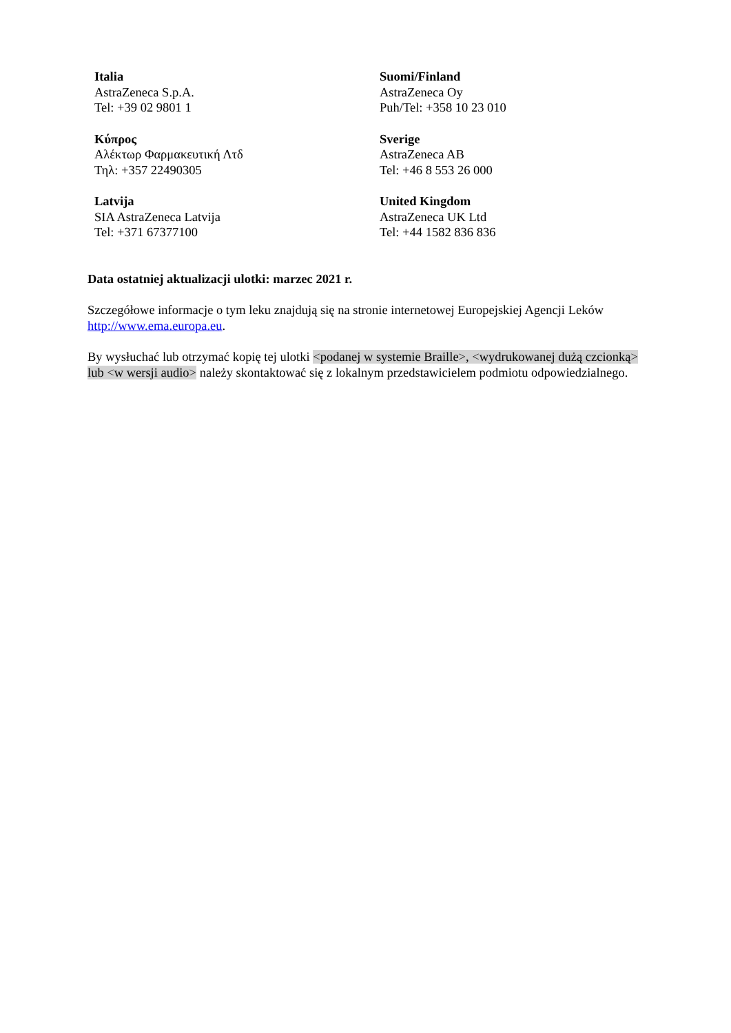Italia
AstraZeneca S.p.A.
Tel: +39 02 9801 1
Suomi/Finland
AstraZeneca Oy
Puh/Tel: +358 10 23 010
Κύπρος
Αλέκτωρ Φαρμακευτική Λτδ
Τηλ: +357 22490305
Sverige
AstraZeneca AB
Tel: +46 8 553 26 000
Latvija
SIA AstraZeneca Latvija
Tel: +371 67377100
United Kingdom
AstraZeneca UK Ltd
Tel: +44 1582 836 836
Data ostatniej aktualizacji ulotki: marzec 2021 r.
Szczegółowe informacje o tym leku znajdują się na stronie internetowej Europejskiej Agencji Leków http://www.ema.europa.eu.
By wysłuchać lub otrzymać kopię tej ulotki <podanej w systemie Braille>, <wydrukowanej dużą czcionką> lub <w wersji audio> należy skontaktować się z lokalnym przedstawicielem podmiotu odpowiedzialnego.